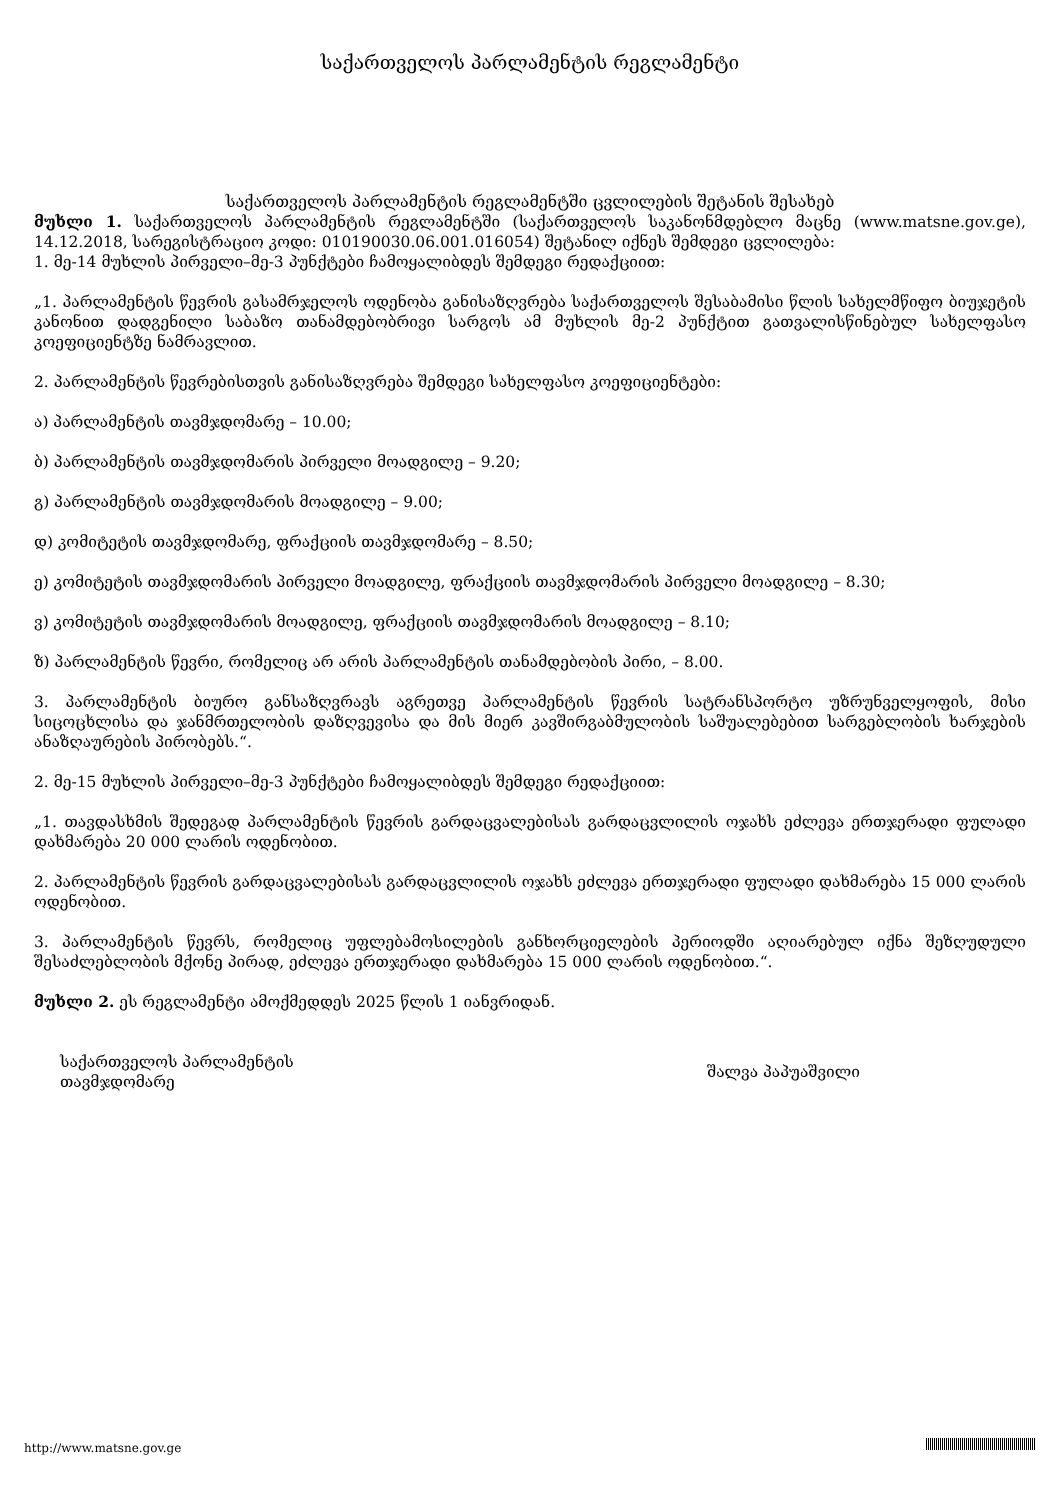საქართველოს პარლამენტის რეგლამენტი
საქართველოს პარლამენტის რეგლამენტში ცვლილების შეტანის შესახებ
მუხლი 1. საქართველოს პარლამენტის რეგლამენტში (საქართველოს საკანონმდებლო მაცნე (www.matsne.gov.ge), 14.12.2018, სარეგისტრაციო კოდი: 010190030.06.001.016054) შეტანილ იქნეს შემდეგი ცვლილება:
1. მე-14 მუხლის პირველი–მე-3 პუნქტები ჩამოყალიბდეს შემდეგი რედაქციით:
„1. პარლამენტის წევრის გასამრჯელოს ოდენობა განისაზღვრება საქართველოს შესაბამისი წლის სახელმწიფო ბიუჯეტის კანონით დადგენილი საბაზო თანამდებობრივი სარგოს ამ მუხლის მე-2 პუნქტით გათვალისწინებულ სახელფასო კოეფიციენტზე ნამრავლით.
2. პარლამენტის წევრებისთვის განისაზღვრება შემდეგი სახელფასო კოეფიციენტები:
ა) პარლამენტის თავმჯდომარე – 10.00;
ბ) პარლამენტის თავმჯდომარის პირველი მოადგილე – 9.20;
გ) პარლამენტის თავმჯდომარის მოადგილე – 9.00;
დ) კომიტეტის თავმჯდომარე, ფრაქციის თავმჯდომარე – 8.50;
ე) კომიტეტის თავმჯდომარის პირველი მოადგილე, ფრაქციის თავმჯდომარის პირველი მოადგილე – 8.30;
ვ) კომიტეტის თავმჯდომარის მოადგილე, ფრაქციის თავმჯდომარის მოადგილე – 8.10;
ზ) პარლამენტის წევრი, რომელიც არ არის პარლამენტის თანამდებობის პირი, – 8.00.
3. პარლამენტის ბიურო განსაზღვრავს აგრეთვე პარლამენტის წევრის სატრანსპორტო უზრუნველყოფის, მისი სიცოცხლისა და ჯანმრთელობის დაზღვევისა და მის მიერ კავშირგაბმულობის საშუალებებით სარგებლობის ხარჯების ანაზღაურების პირობებს.“.
2. მე-15 მუხლის პირველი–მე-3 პუნქტები ჩამოყალიბდეს შემდეგი რედაქციით:
„1. თავდასხმის შედეგად პარლამენტის წევრის გარდაცვალებისას გარდაცვლილის ოჯახს ეძლევა ერთჯერადი ფულადი დახმარება 20 000 ლარის ოდენობით.
2. პარლამენტის წევრის გარდაცვალებისას გარდაცვლილის ოჯახს ეძლევა ერთჯერადი ფულადი დახმარება 15 000 ლარის ოდენობით.
3. პარლამენტის წევრს, რომელიც უფლებამოსილების განხორციელების პერიოდში აღიარებულ იქნა შეზღუდული შესაძლებლობის მქონე პირად, ეძლევა ერთჯერადი დახმარება 15 000 ლარის ოდენობით.“.
მუხლი 2. ეს რეგლამენტი ამოქმედდეს 2025 წლის 1 იანვრიდან.
საქართველოს პარლამენტის
თავმჯდომარე
შალვა პაპუაშვილი
http://www.matsne.gov.ge